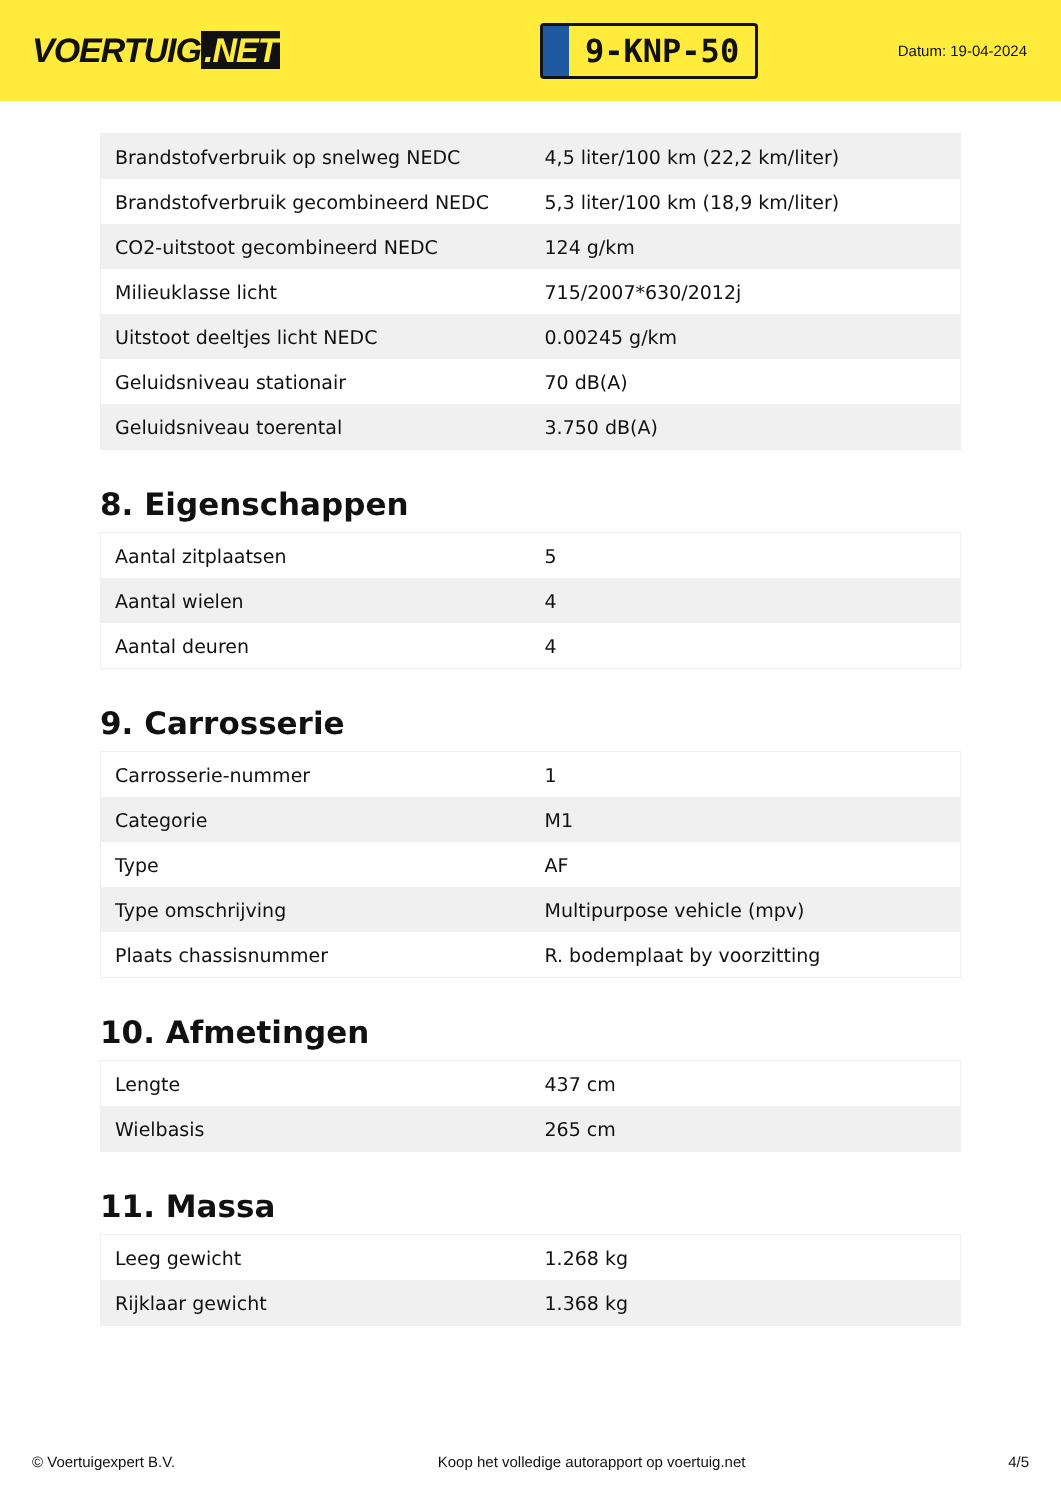VOERTUIG.NET
9-KNP-50
Datum: 19-04-2024
| Brandstofverbruik op snelweg NEDC | 4,5 liter/100 km (22,2 km/liter) |
| Brandstofverbruik gecombineerd NEDC | 5,3 liter/100 km (18,9 km/liter) |
| CO2-uitstoot gecombineerd NEDC | 124 g/km |
| Milieuklasse licht | 715/2007*630/2012j |
| Uitstoot deeltjes licht NEDC | 0.00245 g/km |
| Geluidsniveau stationair | 70 dB(A) |
| Geluidsniveau toerental | 3.750 dB(A) |
8. Eigenschappen
| Aantal zitplaatsen | 5 |
| Aantal wielen | 4 |
| Aantal deuren | 4 |
9. Carrosserie
| Carrosserie-nummer | 1 |
| Categorie | M1 |
| Type | AF |
| Type omschrijving | Multipurpose vehicle (mpv) |
| Plaats chassisnummer | R. bodemplaat by voorzitting |
10. Afmetingen
| Lengte | 437 cm |
| Wielbasis | 265 cm |
11. Massa
| Leeg gewicht | 1.268 kg |
| Rijklaar gewicht | 1.368 kg |
© Voertuigexpert B.V. Koop het volledige autorapport op voertuig.net 4/5